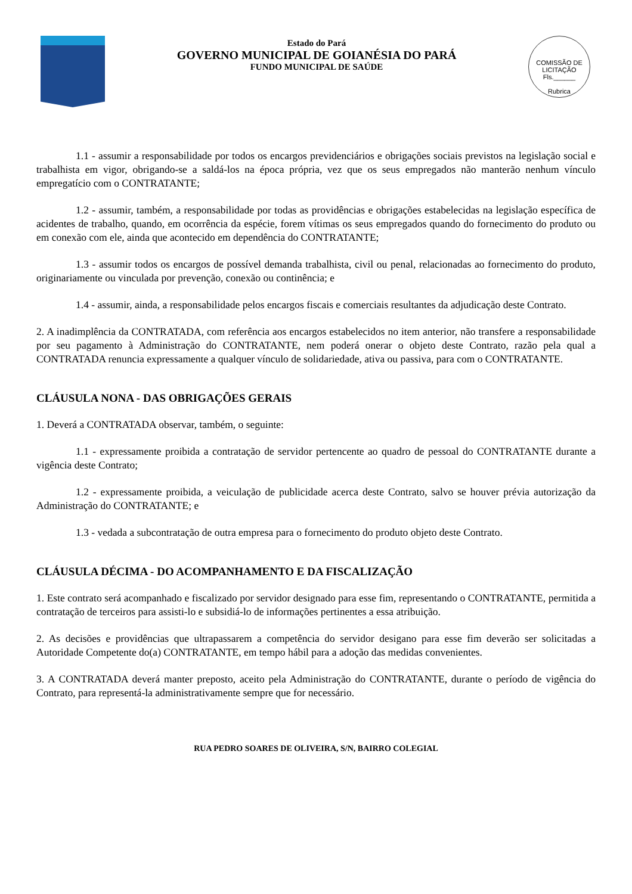Estado do Pará
GOVERNO MUNICIPAL DE GOIANÉSIA DO PARÁ
FUNDO MUNICIPAL DE SAÚDE
COMISSÃO DE LICITAÇÃO
Fls.______
Rubrica
1.1 - assumir a responsabilidade por todos os encargos previdenciários e obrigações sociais previstos na legislação social e trabalhista em vigor, obrigando-se a saldá-los na época própria, vez que os seus empregados não manterão nenhum vínculo empregatício com o CONTRATANTE;
1.2 - assumir, também, a responsabilidade por todas as providências e obrigações estabelecidas na legislação específica de acidentes de trabalho, quando, em ocorrência da espécie, forem vítimas os seus empregados quando do fornecimento do produto ou em conexão com ele, ainda que acontecido em dependência do CONTRATANTE;
1.3 - assumir todos os encargos de possível demanda trabalhista, civil ou penal, relacionadas ao fornecimento do produto, originariamente ou vinculada por prevenção, conexão ou continência; e
1.4 - assumir, ainda, a responsabilidade pelos encargos fiscais e comerciais resultantes da adjudicação deste Contrato.
2. A inadimplência da CONTRATADA, com referência aos encargos estabelecidos no item anterior, não transfere a responsabilidade por seu pagamento à Administração do CONTRATANTE, nem poderá onerar o objeto deste Contrato, razão pela qual a CONTRATADA renuncia expressamente a qualquer vínculo de solidariedade, ativa ou passiva, para com o CONTRATANTE.
CLÁUSULA NONA - DAS OBRIGAÇÕES GERAIS
1. Deverá a CONTRATADA observar, também, o seguinte:
1.1 - expressamente proibida a contratação de servidor pertencente ao quadro de pessoal do CONTRATANTE durante a vigência deste Contrato;
1.2 - expressamente proibida, a veiculação de publicidade acerca deste Contrato, salvo se houver prévia autorização da Administração do CONTRATANTE; e
1.3 - vedada a subcontratação de outra empresa para o fornecimento do produto objeto deste Contrato.
CLÁUSULA DÉCIMA - DO ACOMPANHAMENTO E DA FISCALIZAÇÃO
1. Este contrato será acompanhado e fiscalizado por servidor designado para esse fim, representando o CONTRATANTE, permitida a contratação de terceiros para assisti-lo e subsidiá-lo de informações pertinentes a essa atribuição.
2. As decisões e providências que ultrapassarem a competência do servidor desigano para esse fim deverão ser solicitadas a Autoridade Competente do(a) CONTRATANTE, em tempo hábil para a adoção das medidas convenientes.
3. A CONTRATADA deverá manter preposto, aceito pela Administração do CONTRATANTE, durante o período de vigência do Contrato, para representá-la administrativamente sempre que for necessário.
RUA PEDRO SOARES DE OLIVEIRA, S/N, BAIRRO COLEGIAL